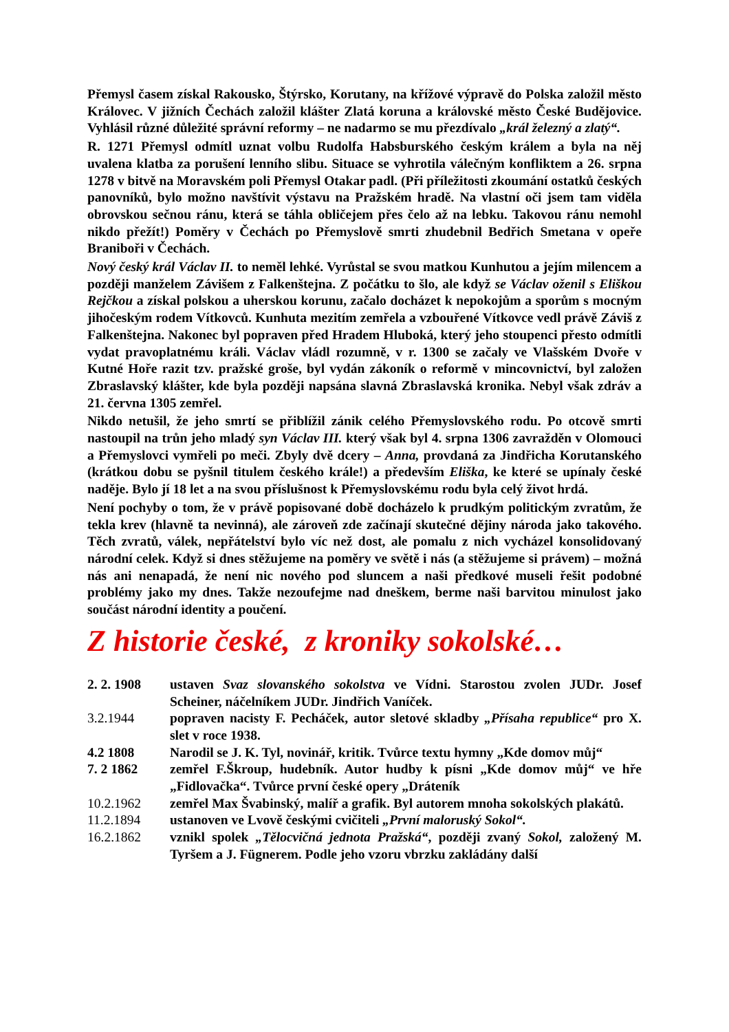Přemysl časem získal Rakousko, Štýrsko, Korutany, na křížové výpravě do Polska založil město Královec. V jižních Čechách založil klášter Zlatá koruna a královské město České Budějovice. Vyhlásil různé důležité správní reformy – ne nadarmo se mu přezdívalo „král železný a zlatý“.
R. 1271 Přemysl odmítl uznat volbu Rudolfa Habsburského českým králem a byla na něj uvalena klatba za porušení lenního slibu. Situace se vyhrotila válečným konfliktem a 26. srpna 1278 v bitvě na Moravském poli Přemysl Otakar padl. (Při příležitosti zkoumání ostatků českých panovníků, bylo možno navštívit výstavu na Pražském hradě. Na vlastní oči jsem tam viděla obrovskou sečnou ránu, která se táhla obličejem přes čelo až na lebku. Takovou ránu nemohl nikdo přežít!) Poměry v Čechách po Přemyslově smrti zhudebnil Bedřich Smetana v opeře Braniboři v Čechách.
Nový český král Václav II. to neměl lehké. Vyrůstal se svou matkou Kunhutou a jejím milencem a později manželem Závišem z Falkenštejna. Z počátku to šlo, ale když se Václav oženil s Eliškou Rejčkou a získal polskou a uherskou korunu, začalo docházet k nepokojům a sporům s mocným jihočeským rodem Vítkovců. Kunhuta mezitím zemřela a vzbouřené Vítkovce vedl právě Záviš z Falkenštejna. Nakonec byl popraven před Hradem Hluboká, který jeho stoupenci přesto odmítli vydat pravoplatnému králi. Václav vládl rozumně, v r. 1300 se začaly ve Vlašském Dvoře v Kutné Hoře razit tzv. pražské groše, byl vydán zákoník o reformě v mincovnictví, byl založen Zbraslavský klášter, kde byla později napsána slavná Zbraslavská kronika. Nebyl však zdráv a 21. června 1305 zemřel.
Nikdo netušil, že jeho smrtí se přiblížil zánik celého Přemyslovského rodu. Po otcově smrti nastoupil na trůn jeho mladý syn Václav III. který však byl 4. srpna 1306 zavražděn v Olomouci a Přemyslovci vymřeli po meči. Zbyly dvě dcery – Anna, provdaná za Jindřicha Korutanského (krátkou dobu se pyšnil titulem českého krále!) a především Eliška, ke které se upínaly české naděje. Bylo jí 18 let a na svou příslušnost k Přemyslovskému rodu byla celý život hrdá.
Není pochyby o tom, že v právě popisované době docházelo k prudkým politickým zvratům, že tekla krev (hlavně ta nevinná), ale zároveň zde začínají skutečné dějiny národa jako takového. Těch zvratů, válek, nepřátelství bylo víc než dost, ale pomalu z nich vycházel konsolidovaný národní celek. Když si dnes stěžujeme na poměry ve světě i nás (a stěžujeme si právem) – možná nás ani nenapadá, že není nic nového pod sluncem a naši předkové museli řešit podobné problémy jako my dnes. Takže nezoufejme nad dneškem, berme naši barvitou minulost jako součást národní identity a poučení.
Z historie české, z kroniky sokolské…
2. 2. 1908 ustaven Svaz slovanského sokolstva ve Vídni. Starostou zvolen JUDr. Josef Scheiner, náčelníkem JUDr. Jindřich Vaníček.
3.2.1944 popraven nacisty F. Pecháček, autor sletové skladby „Přísaha republice“ pro X. slet v roce 1938.
4.2 1808 Narodil se J. K. Tyl, novinář, kritik. Tvůrce textu hymny „Kde domov můj“
7. 2 1862 zemřel F.Škroup, hudebník. Autor hudby k písni „Kde domov můj“ ve hře „Fidlovačka“. Tvůrce první české opery „Dráteník
10.2.1962 zemřel Max Švabinský, malíř a grafik. Byl autorem mnoha sokolských plakátů.
11.2.1894 ustanoven ve Lvově českými cvičiteli „První malorusk​ý Sokol“.
16.2.1862 vznikl spolek „Tělocvičná jednota Pražská“, později zvaný Sokol, založený M. Tyršem a J. Fügnerem. Podle jeho vzoru vbrzku zakládány další